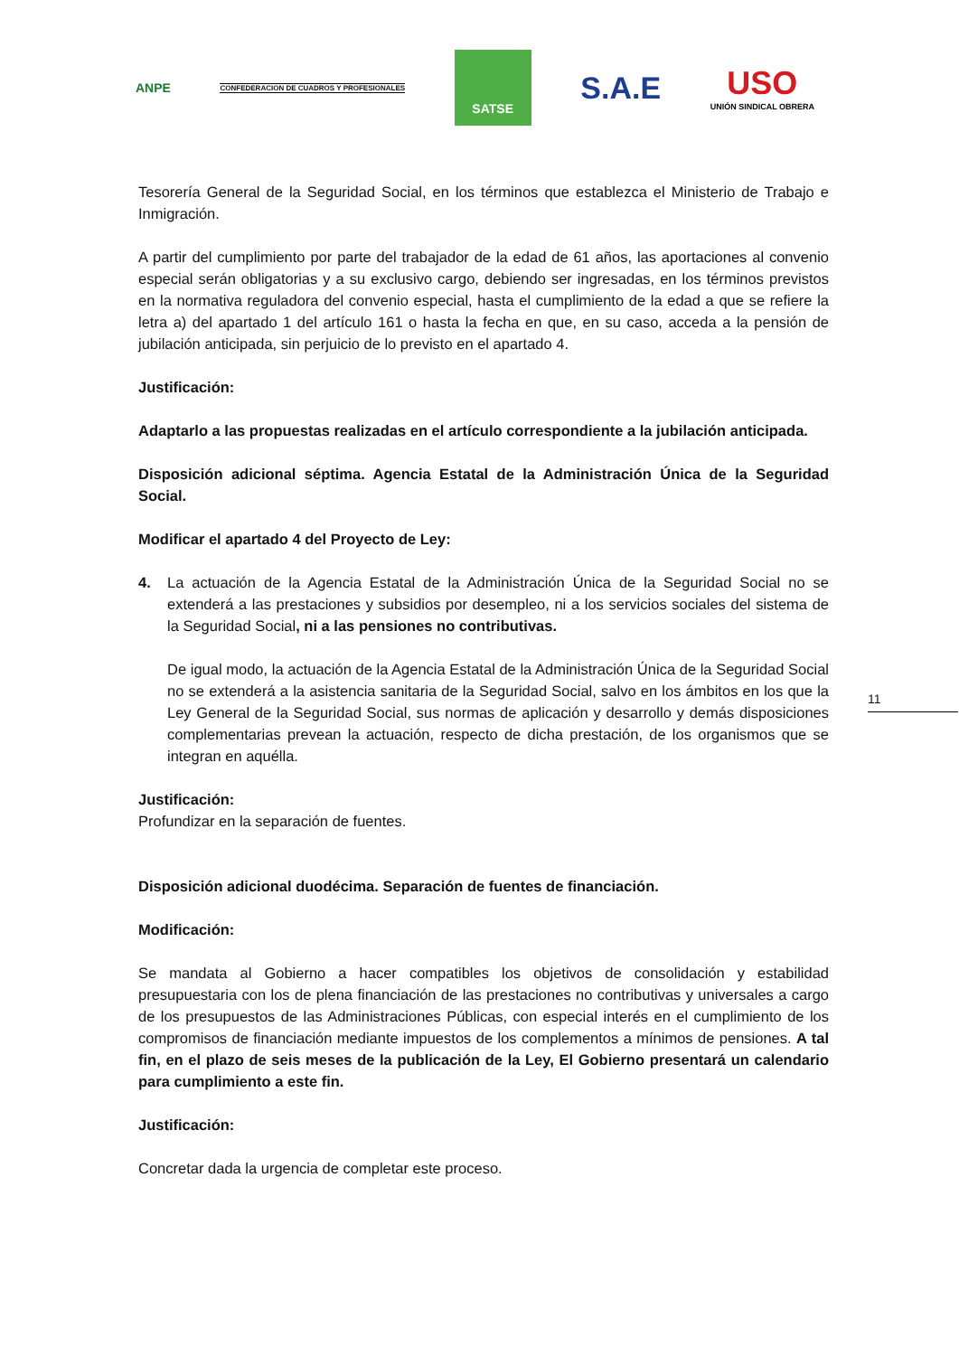ANPE
CONFEDERACION DE CUADROS Y PROFESIONALES
SATSE
S.A.E
USO
UNIÓN SINDICAL OBRERA
Tesorería General de la Seguridad Social, en los términos que establezca el Ministerio de Trabajo e Inmigración.
A partir del cumplimiento por parte del trabajador de la edad de 61 años, las aportaciones al convenio especial serán obligatorias y a su exclusivo cargo, debiendo ser ingresadas, en los términos previstos en la normativa reguladora del convenio especial, hasta el cumplimiento de la edad a que se refiere la letra a) del apartado 1 del artículo 161 o hasta la fecha en que, en su caso, acceda a la pensión de jubilación anticipada, sin perjuicio de lo previsto en el apartado 4.
Justificación:
Adaptarlo a las propuestas realizadas en el artículo correspondiente a la jubilación anticipada.
Disposición adicional séptima. Agencia Estatal de la Administración Única de la Seguridad Social.
Modificar el apartado 4 del Proyecto de Ley:
4. La actuación de la Agencia Estatal de la Administración Única de la Seguridad Social no se extenderá a las prestaciones y subsidios por desempleo, ni a los servicios sociales del sistema de la Seguridad Social, ni a las pensiones no contributivas.
De igual modo, la actuación de la Agencia Estatal de la Administración Única de la Seguridad Social no se extenderá a la asistencia sanitaria de la Seguridad Social, salvo en los ámbitos en los que la Ley General de la Seguridad Social, sus normas de aplicación y desarrollo y demás disposiciones complementarias prevean la actuación, respecto de dicha prestación, de los organismos que se integran en aquélla.
Justificación:
Profundizar en la separación de fuentes.
Disposición adicional duodécima. Separación de fuentes de financiación.
Modificación:
Se mandata al Gobierno a hacer compatibles los objetivos de consolidación y estabilidad presupuestaria con los de plena financiación de las prestaciones no contributivas y universales a cargo de los presupuestos de las Administraciones Públicas, con especial interés en el cumplimiento de los compromisos de financiación mediante impuestos de los complementos a mínimos de pensiones. A tal fin, en el plazo de seis meses de la publicación de la Ley, El Gobierno presentará un calendario para cumplimiento a este fin.
Justificación:
Concretar dada la urgencia de completar este proceso.
11